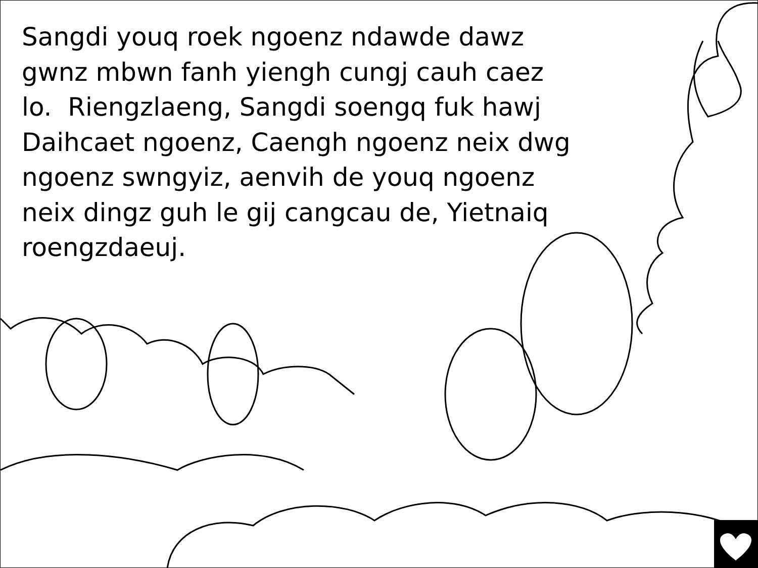Sangdi youq roek ngoenz ndawde dawz gwnz mbwn fanh yiengh cungj cauh caez lo. Riengzlaeng, Sangdi soengq fuk hawj Daihcaet ngoenz, Caengh ngoenz neix dwg ngoenz swngyiz, aenvih de youq ngoenz neix dingz guh le gij cangcau de, Yietnaiq roengzdaeuj.